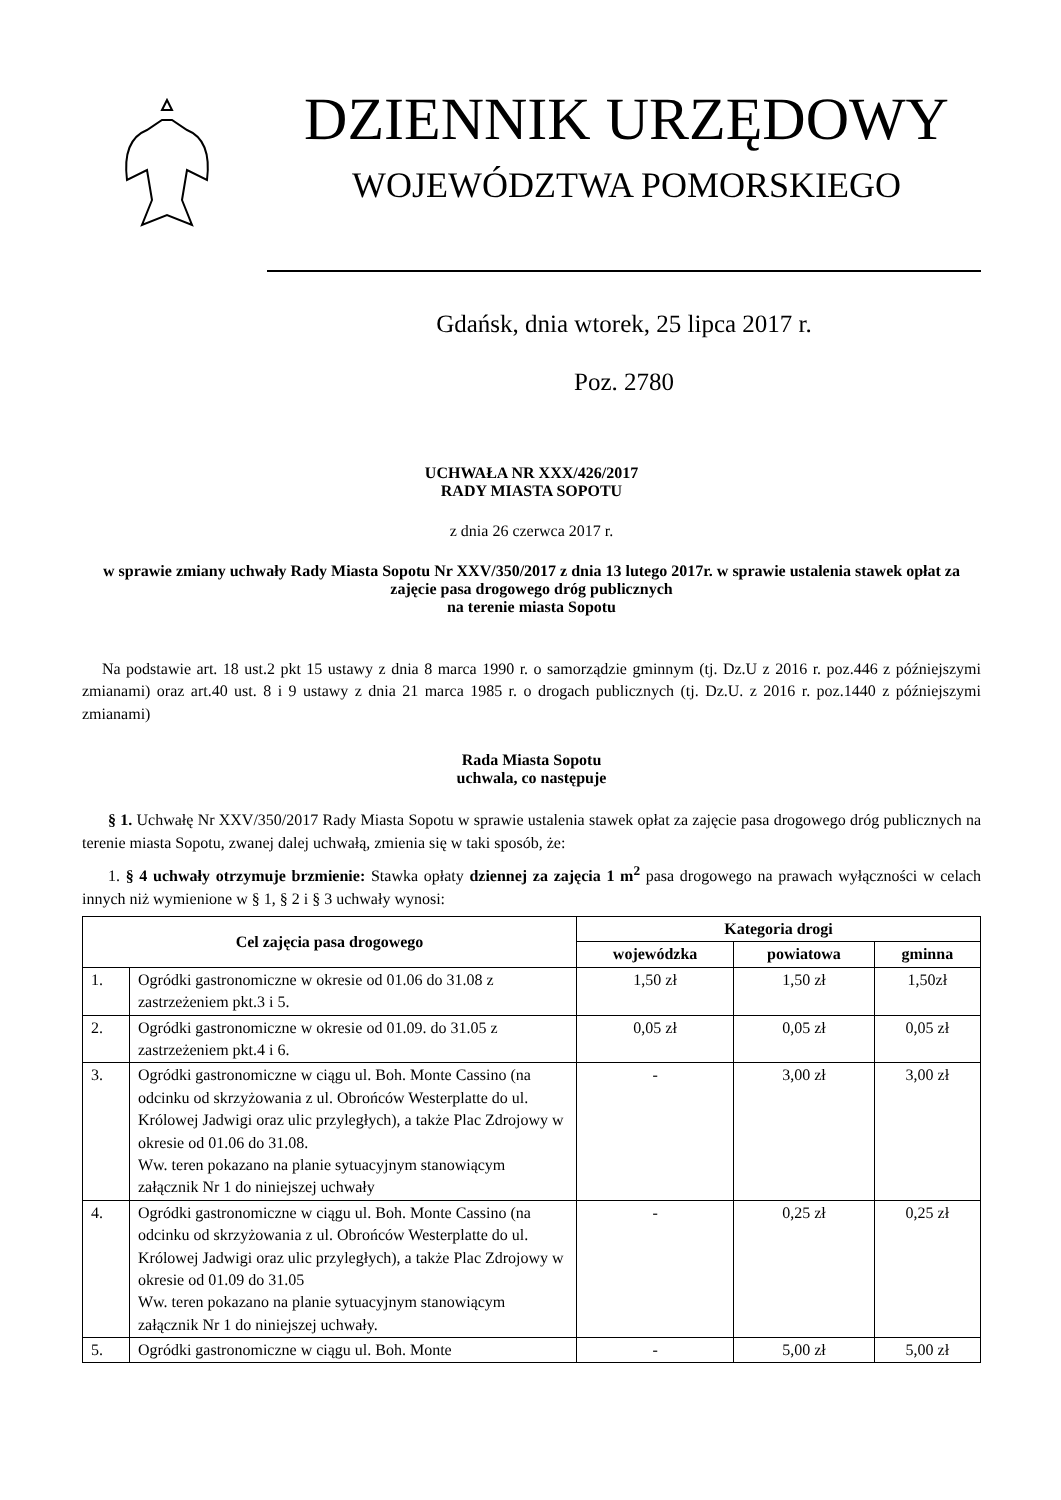DZIENNIK URZĘDOWY
WOJEWÓDZTWA POMORSKIEGO
Gdańsk, dnia wtorek, 25 lipca 2017 r.
Poz. 2780
UCHWAŁA NR XXX/426/2017
RADY MIASTA SOPOTU
z dnia 26 czerwca 2017 r.
w sprawie zmiany uchwały Rady Miasta Sopotu Nr XXV/350/2017 z dnia 13 lutego 2017r. w sprawie ustalenia stawek opłat za zajęcie pasa drogowego dróg publicznych
na terenie miasta Sopotu
Na podstawie art. 18 ust.2 pkt 15 ustawy z dnia 8 marca 1990 r. o samorządzie gminnym (tj. Dz.U z 2016 r. poz.446 z późniejszymi zmianami) oraz art.40 ust. 8 i 9 ustawy z dnia 21 marca 1985 r. o drogach publicznych (tj. Dz.U. z 2016 r. poz.1440 z późniejszymi zmianami)
Rada Miasta Sopotu
uchwala, co następuje
§ 1. Uchwałę Nr XXV/350/2017 Rady Miasta Sopotu w sprawie ustalenia stawek opłat za zajęcie pasa drogowego dróg publicznych na terenie miasta Sopotu, zwanej dalej uchwałą, zmienia się w taki sposób, że:
1. § 4 uchwały otrzymuje brzmienie: Stawka opłaty dziennej za zajęcia 1 m<sup>2</sup> pasa drogowego na prawach wyłączności w celach innych niż wymienione w § 1, § 2 i § 3 uchwały wynosi:
| Cel zajęcia pasa drogowego | | Kategoria drogi | | |
| --- | --- | --- | --- | --- |
| | | wojewódzka | powiatowa | gminna |
| 1. | Ogródki gastronomiczne w okresie od 01.06 do 31.08 z zastrzeżeniem pkt.3 i 5. | 1,50 zł | 1,50 zł | 1,50zł |
| 2. | Ogródki gastronomiczne w okresie od 01.09. do 31.05 z zastrzeżeniem pkt.4 i 6. | 0,05 zł | 0,05 zł | 0,05 zł |
| 3. | Ogródki gastronomiczne w ciągu ul. Boh. Monte Cassino (na odcinku od skrzyżowania z ul. Obrońców Westerplatte do ul. Królowej Jadwigi oraz ulic przyległych), a także Plac Zdrojowy w okresie od 01.06 do 31.08. Ww. teren pokazano na planie sytuacyjnym stanowiącym załącznik Nr 1 do niniejszej uchwały | - | 3,00 zł | 3,00 zł |
| 4. | Ogródki gastronomiczne w ciągu ul. Boh. Monte Cassino (na odcinku od skrzyżowania z ul. Obrońców Westerplatte do ul. Królowej Jadwigi oraz ulic przyległych), a także Plac Zdrojowy w okresie od 01.09 do 31.05 Ww. teren pokazano na planie sytuacyjnym stanowiącym załącznik Nr 1 do niniejszej uchwały. | - | 0,25 zł | 0,25 zł |
| 5. | Ogródki gastronomiczne w ciągu ul. Boh. Monte | - | 5,00 zł | 5,00 zł |